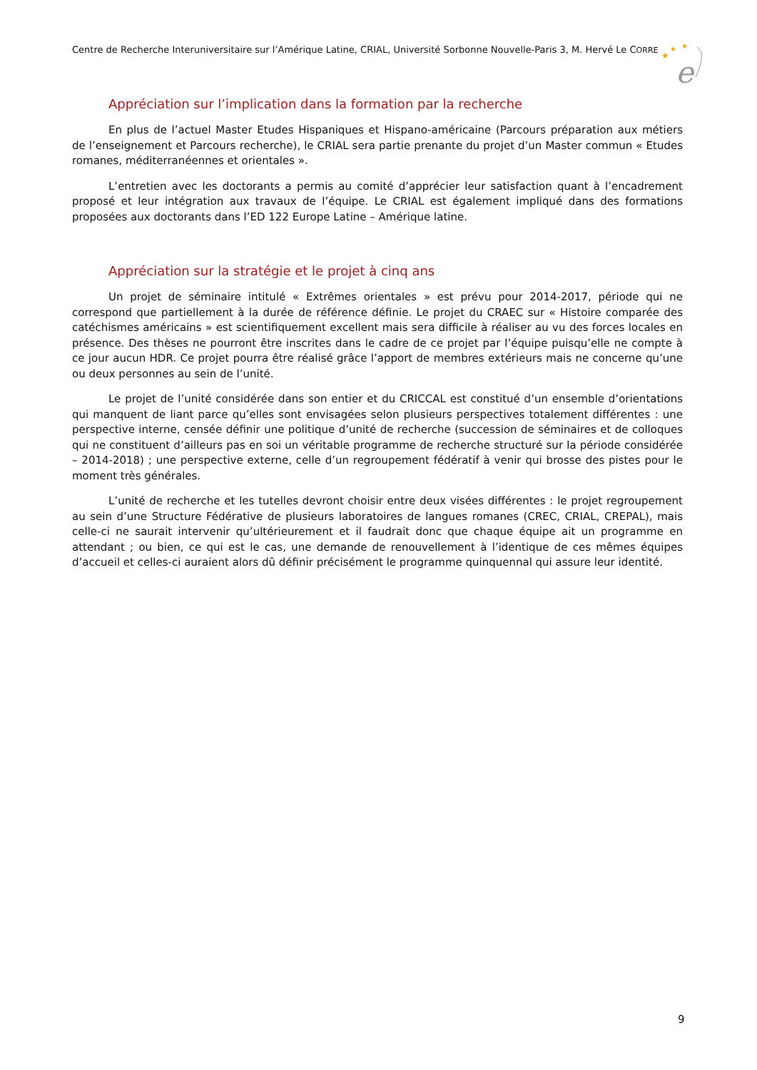Centre de Recherche Interuniversitaire sur l’Amérique Latine, CRIAL, Université Sorbonne Nouvelle-Paris 3, M. Hervé Le CORRE
★
★
★
e
Appréciation sur l’implication dans la formation par la recherche
En plus de l’actuel Master Etudes Hispaniques et Hispano-américaine (Parcours préparation aux métiers de l’enseignement et Parcours recherche), le CRIAL sera partie prenante du projet d’un Master commun « Etudes romanes, méditerranéennes et orientales ».
L’entretien avec les doctorants a permis au comité d’apprécier leur satisfaction quant à l’encadrement proposé et leur intégration aux travaux de l’équipe. Le CRIAL est également impliqué dans des formations proposées aux doctorants dans l’ED 122 Europe Latine – Amérique latine.
Appréciation sur la stratégie et le projet à cinq ans
Un projet de séminaire intitulé « Extrêmes orientales » est prévu pour 2014-2017, période qui ne correspond que partiellement à la durée de référence définie. Le projet du CRAEC sur « Histoire comparée des catéchismes américains » est scientifiquement excellent mais sera difficile à réaliser au vu des forces locales en présence. Des thèses ne pourront être inscrites dans le cadre de ce projet par l’équipe puisqu’elle ne compte à ce jour aucun HDR. Ce projet pourra être réalisé grâce l’apport de membres extérieurs mais ne concerne qu’une ou deux personnes au sein de l’unité.
Le projet de l’unité considérée dans son entier et du CRICCAL est constitué d’un ensemble d’orientations qui manquent de liant parce qu’elles sont envisagées selon plusieurs perspectives totalement différentes : une perspective interne, censée définir une politique d’unité de recherche (succession de séminaires et de colloques qui ne constituent d’ailleurs pas en soi un véritable programme de recherche structuré sur la période considérée – 2014-2018) ; une perspective externe, celle d’un regroupement fédératif à venir qui brosse des pistes pour le moment très générales.
L’unité de recherche et les tutelles devront choisir entre deux visées différentes : le projet regroupement au sein d’une Structure Fédérative de plusieurs laboratoires de langues romanes (CREC, CRIAL, CREPAL), mais celle-ci ne saurait intervenir qu’ultérieurement et il faudrait donc que chaque équipe ait un programme en attendant ; ou bien, ce qui est le cas, une demande de renouvellement à l’identique de ces mêmes équipes d’accueil et celles-ci auraient alors dû définir précisément le programme quinquennal qui assure leur identité.
9